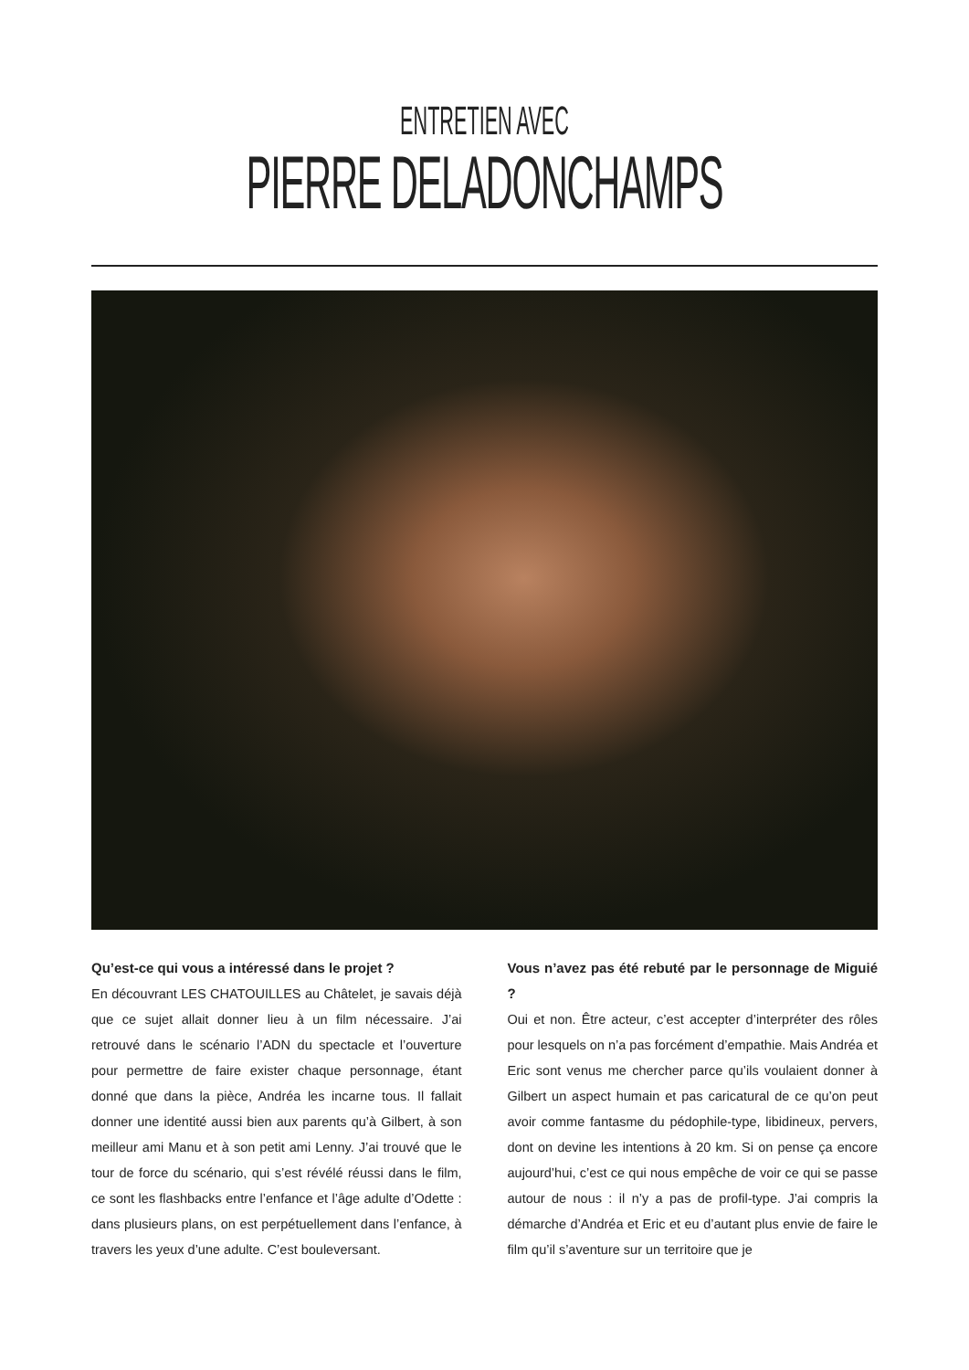ENTRETIEN AVEC
PIERRE DELADONCHAMPS
Qu’est-ce qui vous a intéressé dans le projet ?
En découvrant LES CHATOUILLES au Châtelet, je savais déjà que ce sujet allait donner lieu à un film nécessaire. J’ai retrouvé dans le scénario l’ADN du spectacle et l’ouverture pour permettre de faire exister chaque personnage, étant donné que dans la pièce, Andréa les incarne tous. Il fallait donner une identité aussi bien aux parents qu’à Gilbert, à son meilleur ami Manu et à son petit ami Lenny. J’ai trouvé que le tour de force du scénario, qui s’est révélé réussi dans le film, ce sont les flashbacks entre l’enfance et l’âge adulte d’Odette : dans plusieurs plans, on est perpétuellement dans l’enfance, à travers les yeux d’une adulte. C’est bouleversant.
Vous n’avez pas été rebuté par le personnage de Miguié ?
Oui et non. Être acteur, c’est accepter d’interpréter des rôles pour lesquels on n’a pas forcément d’empathie. Mais Andréa et Eric sont venus me chercher parce qu’ils voulaient donner à Gilbert un aspect humain et pas caricatural de ce qu’on peut avoir comme fantasme du pédophile-type, libidineux, pervers, dont on devine les intentions à 20 km. Si on pense ça encore aujourd’hui, c’est ce qui nous empêche de voir ce qui se passe autour de nous : il n’y a pas de profil-type. J’ai compris la démarche d’Andréa et Eric et eu d’autant plus envie de faire le film qu’il s’aventure sur un territoire que je